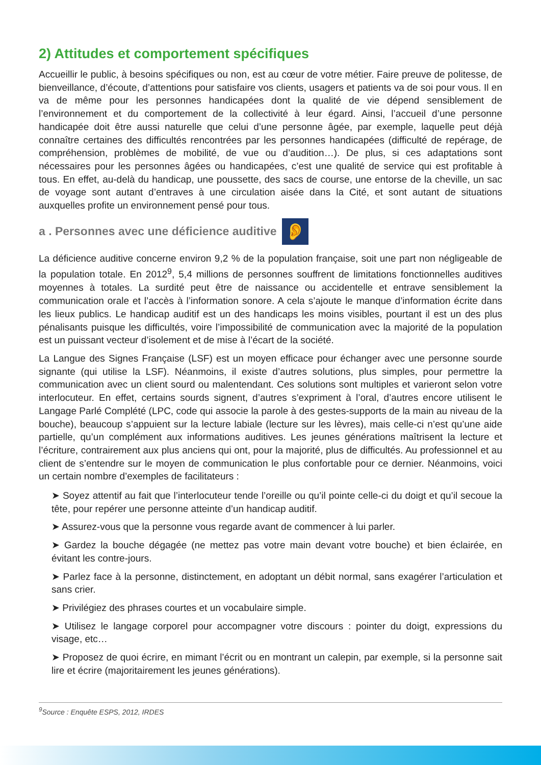2) Attitudes et comportement spécifiques
Accueillir le public, à besoins spécifiques ou non, est au cœur de votre métier. Faire preuve de politesse, de bienveillance, d’écoute, d’attentions pour satisfaire vos clients, usagers et patients va de soi pour vous. Il en va de même pour les personnes handicapées dont la qualité de vie dépend sensiblement de l’environnement et du comportement de la collectivité à leur égard. Ainsi, l’accueil d’une personne handicapée doit être aussi naturelle que celui d’une personne âgée, par exemple, laquelle peut déjà connaître certaines des difficultés rencontrées par les personnes handicapées (difficulté de repérage, de compréhension, problèmes de mobilité, de vue ou d’audition…). De plus, si ces adaptations sont nécessaires pour les personnes âgées ou handicapées, c’est une qualité de service qui est profitable à tous. En effet, au-delà du handicap, une poussette, des sacs de course, une entorse de la cheville, un sac de voyage sont autant d’entraves à une circulation aisée dans la Cité, et sont autant de situations auxquelles profite un environnement pensé pour tous.
a . Personnes avec une déficience auditive 👂
La déficience auditive concerne environ 9,2 % de la population française, soit une part non négligeable de la population totale. En 2012<sup>9</sup>, 5,4 millions de personnes souffrent de limitations fonctionnelles auditives moyennes à totales. La surdité peut être de naissance ou accidentelle et entrave sensiblement la communication orale et l’accès à l’information sonore. A cela s’ajoute le manque d’information écrite dans les lieux publics. Le handicap auditif est un des handicaps les moins visibles, pourtant il est un des plus pénalisants puisque les difficultés, voire l’impossibilité de communication avec la majorité de la population est un puissant vecteur d’isolement et de mise à l’écart de la société.
La Langue des Signes Française (LSF) est un moyen efficace pour échanger avec une personne sourde signante (qui utilise la LSF). Néanmoins, il existe d’autres solutions, plus simples, pour permettre la communication avec un client sourd ou malentendant. Ces solutions sont multiples et varieront selon votre interlocuteur. En effet, certains sourds signent, d’autres s’expriment à l’oral, d’autres encore utilisent le Langage Parlé Complété (LPC, code qui associe la parole à des gestes-supports de la main au niveau de la bouche), beaucoup s’appuient sur la lecture labiale (lecture sur les lèvres), mais celle-ci n’est qu’une aide partielle, qu’un complément aux informations auditives. Les jeunes générations maîtrisent la lecture et l’écriture, contrairement aux plus anciens qui ont, pour la majorité, plus de difficultés. Au professionnel et au client de s’entendre sur le moyen de communication le plus confortable pour ce dernier. Néanmoins, voici un certain nombre d’exemples de facilitateurs :
➤ Soyez attentif au fait que l’interlocuteur tende l’oreille ou qu’il pointe celle-ci du doigt et qu’il secoue la tête, pour repérer une personne atteinte d’un handicap auditif.
➤ Assurez-vous que la personne vous regarde avant de commencer à lui parler.
➤ Gardez la bouche dégagée (ne mettez pas votre main devant votre bouche) et bien éclairée, en évitant les contre-jours.
➤ Parlez face à la personne, distinctement, en adoptant un débit normal, sans exagérer l’articulation et sans crier.
➤ Privilégiez des phrases courtes et un vocabulaire simple.
➤ Utilisez le langage corporel pour accompagner votre discours : pointer du doigt, expressions du visage, etc…
➤ Proposez de quoi écrire, en mimant l’écrit ou en montrant un calepin, par exemple, si la personne sait lire et écrire (majoritairement les jeunes générations).
<sup>9</sup> Source : Enquête ESPS, 2012, IRDES